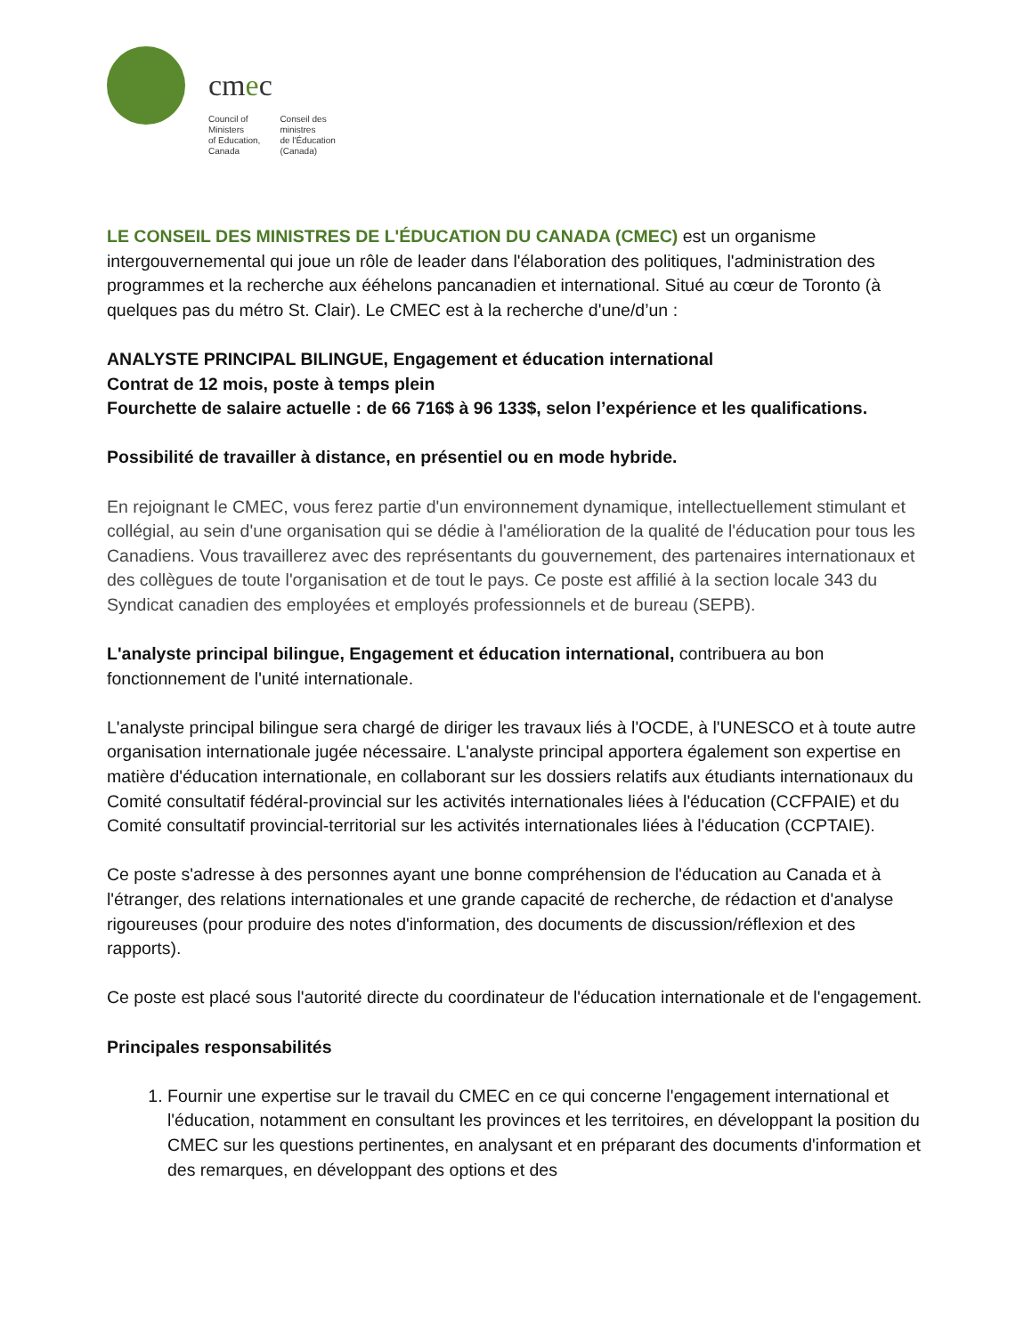cmec
Council of
Ministers
of Education,
Canada
Conseil des
ministres
de l'Éducation
(Canada)
LE CONSEIL DES MINISTRES DE L'ÉDUCATION DU CANADA (CMEC) est un organisme intergouvernemental qui joue un rôle de leader dans l'élaboration des politiques, l'administration des programmes et la recherche aux ééhelons pancanadien et international. Situé au cœur de Toronto (à quelques pas du métro St. Clair). Le CMEC est à la recherche d'une/d’un :
ANALYSTE PRINCIPAL BILINGUE, Engagement et éducation international
Contrat de 12 mois, poste à temps plein
Fourchette de salaire actuelle : de 66 716$ à 96 133$, selon l’expérience et les qualifications.
Possibilité de travailler à distance, en présentiel ou en mode hybride.
En rejoignant le CMEC, vous ferez partie d'un environnement dynamique, intellectuellement stimulant et collégial, au sein d'une organisation qui se dédie à l'amélioration de la qualité de l'éducation pour tous les Canadiens. Vous travaillerez avec des représentants du gouvernement, des partenaires internationaux et des collègues de toute l'organisation et de tout le pays. Ce poste est affilié à la section locale 343 du Syndicat canadien des employées et employés professionnels et de bureau (SEPB).
L'analyste principal bilingue, Engagement et éducation international, contribuera au bon fonctionnement de l'unité internationale.
L'analyste principal bilingue sera chargé de diriger les travaux liés à l'OCDE, à l'UNESCO et à toute autre organisation internationale jugée nécessaire. L'analyste principal apportera également son expertise en matière d'éducation internationale, en collaborant sur les dossiers relatifs aux étudiants internationaux du Comité consultatif fédéral-provincial sur les activités internationales liées à l'éducation (CCFPAIE) et du Comité consultatif provincial-territorial sur les activités internationales liées à l'éducation (CCPTAIE).
Ce poste s'adresse à des personnes ayant une bonne compréhension de l'éducation au Canada et à l'étranger, des relations internationales et une grande capacité de recherche, de rédaction et d'analyse rigoureuses (pour produire des notes d'information, des documents de discussion/réflexion et des rapports).
Ce poste est placé sous l'autorité directe du coordinateur de l'éducation internationale et de l'engagement.
Principales responsabilités
1. Fournir une expertise sur le travail du CMEC en ce qui concerne l'engagement international et l'éducation, notamment en consultant les provinces et les territoires, en développant la position du CMEC sur les questions pertinentes, en analysant et en préparant des documents d'information et des remarques, en développant des options et des